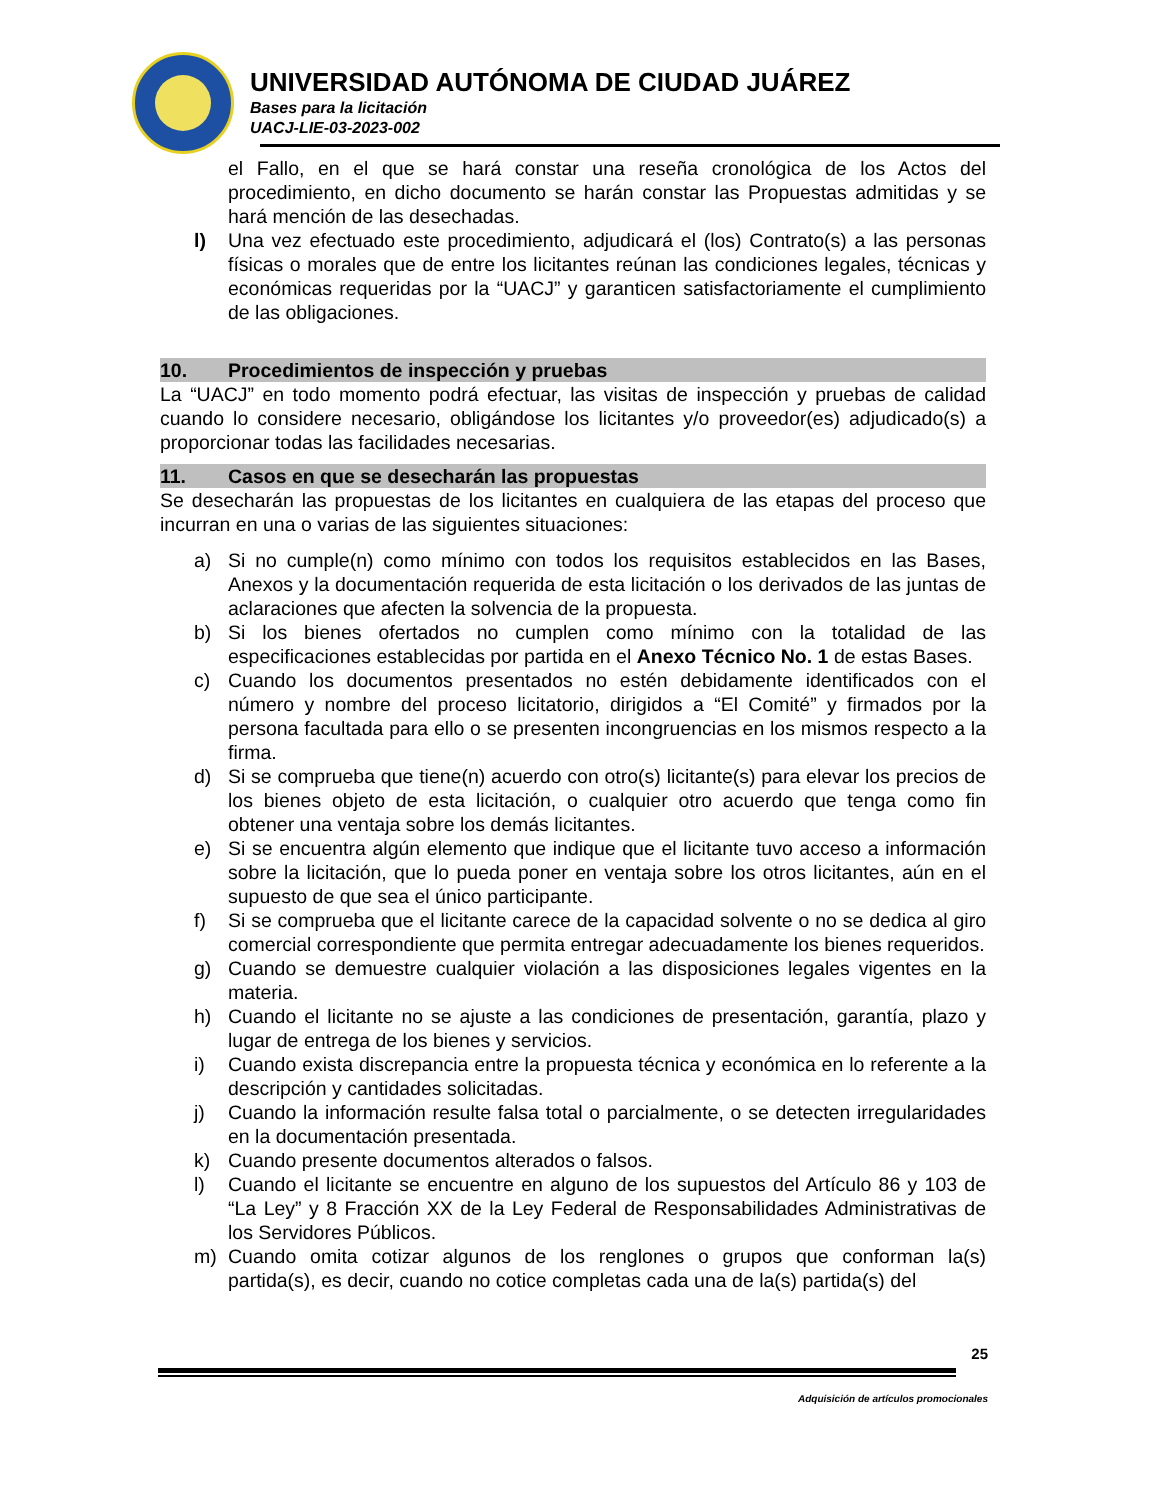UNIVERSIDAD AUTÓNOMA DE CIUDAD JUÁREZ
Bases para la licitación
UACJ-LIE-03-2023-002
el Fallo, en el que se hará constar una reseña cronológica de los Actos del procedimiento, en dicho documento se harán constar las Propuestas admitidas y se hará mención de las desechadas.
l) Una vez efectuado este procedimiento, adjudicará el (los) Contrato(s) a las personas físicas o morales que de entre los licitantes reúnan las condiciones legales, técnicas y económicas requeridas por la “UACJ” y garanticen satisfactoriamente el cumplimiento de las obligaciones.
10. Procedimientos de inspección y pruebas
La “UACJ” en todo momento podrá efectuar, las visitas de inspección y pruebas de calidad cuando lo considere necesario, obligándose los licitantes y/o proveedor(es) adjudicado(s) a proporcionar todas las facilidades necesarias.
11. Casos en que se desecharán las propuestas
Se desecharán las propuestas de los licitantes en cualquiera de las etapas del proceso que incurran en una o varias de las siguientes situaciones:
a) Si no cumple(n) como mínimo con todos los requisitos establecidos en las Bases, Anexos y la documentación requerida de esta licitación o los derivados de las juntas de aclaraciones que afecten la solvencia de la propuesta.
b) Si los bienes ofertados no cumplen como mínimo con la totalidad de las especificaciones establecidas por partida en el Anexo Técnico No. 1 de estas Bases.
c) Cuando los documentos presentados no estén debidamente identificados con el número y nombre del proceso licitatorio, dirigidos a “El Comité” y firmados por la persona facultada para ello o se presenten incongruencias en los mismos respecto a la firma.
d) Si se comprueba que tiene(n) acuerdo con otro(s) licitante(s) para elevar los precios de los bienes objeto de esta licitación, o cualquier otro acuerdo que tenga como fin obtener una ventaja sobre los demás licitantes.
e) Si se encuentra algún elemento que indique que el licitante tuvo acceso a información sobre la licitación, que lo pueda poner en ventaja sobre los otros licitantes, aún en el supuesto de que sea el único participante.
f) Si se comprueba que el licitante carece de la capacidad solvente o no se dedica al giro comercial correspondiente que permita entregar adecuadamente los bienes requeridos.
g) Cuando se demuestre cualquier violación a las disposiciones legales vigentes en la materia.
h) Cuando el licitante no se ajuste a las condiciones de presentación, garantía, plazo y lugar de entrega de los bienes y servicios.
i) Cuando exista discrepancia entre la propuesta técnica y económica en lo referente a la descripción y cantidades solicitadas.
j) Cuando la información resulte falsa total o parcialmente, o se detecten irregularidades en la documentación presentada.
k) Cuando presente documentos alterados o falsos.
l) Cuando el licitante se encuentre en alguno de los supuestos del Artículo 86 y 103 de “La Ley” y 8 Fracción XX de la Ley Federal de Responsabilidades Administrativas de los Servidores Públicos.
m) Cuando omita cotizar algunos de los renglones o grupos que conforman la(s) partida(s), es decir, cuando no cotice completas cada una de la(s) partida(s) del
25
Adquisición de artículos promocionales